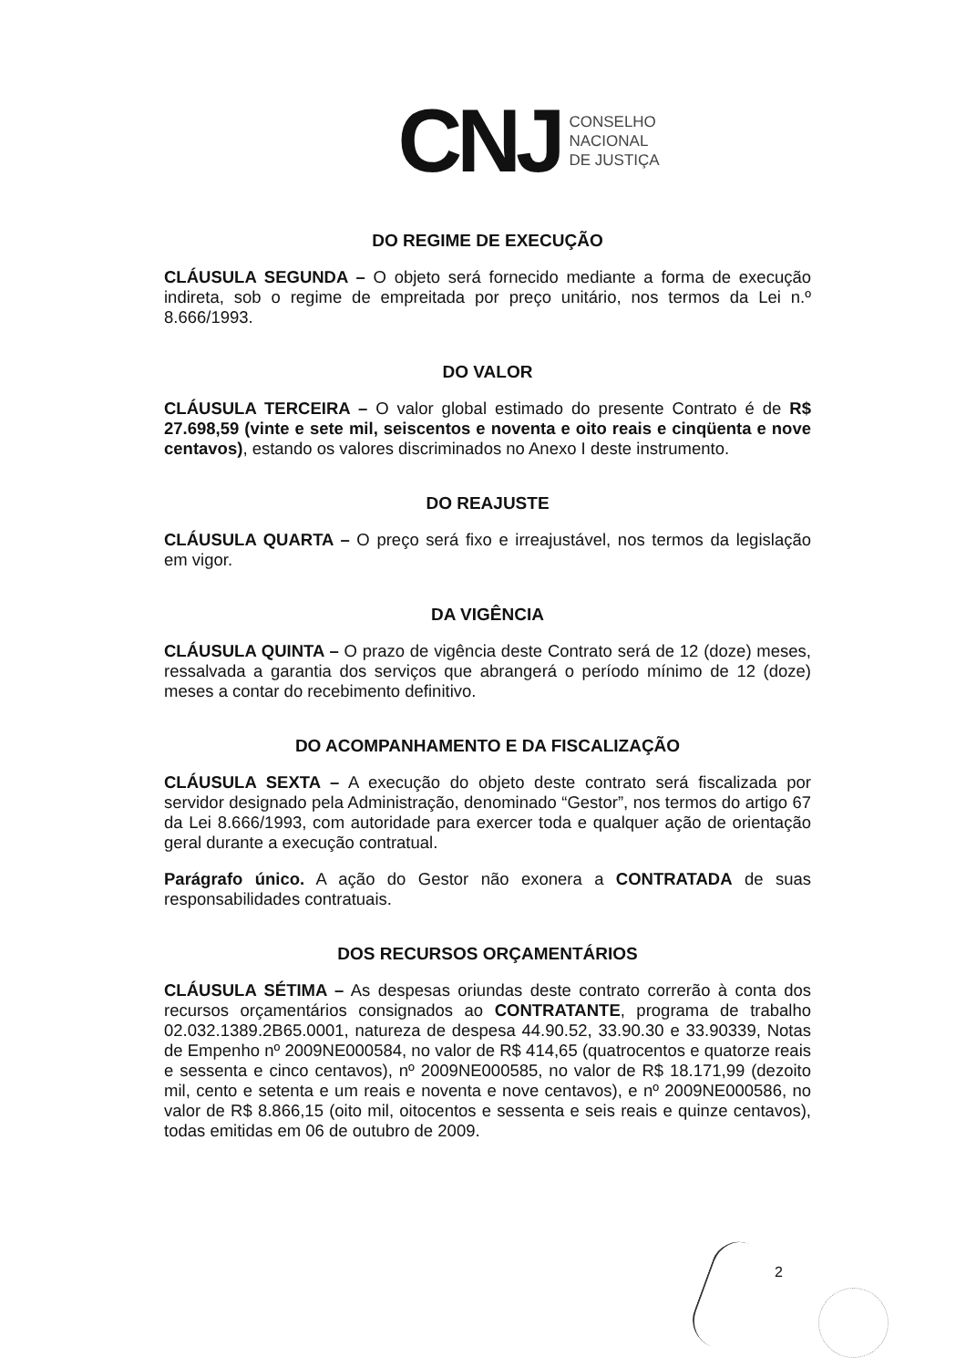CNJ
CONSELHO
NACIONAL
DE JUSTIÇA
DO REGIME DE EXECUÇÃO
CLÁUSULA SEGUNDA – O objeto será fornecido mediante a forma de execução indireta, sob o regime de empreitada por preço unitário, nos termos da Lei n.º 8.666/1993.
DO VALOR
CLÁUSULA TERCEIRA – O valor global estimado do presente Contrato é de R$ 27.698,59 (vinte e sete mil, seiscentos e noventa e oito reais e cinqüenta e nove centavos), estando os valores discriminados no Anexo I deste instrumento.
DO REAJUSTE
CLÁUSULA QUARTA – O preço será fixo e irreajustável, nos termos da legislação em vigor.
DA VIGÊNCIA
CLÁUSULA QUINTA – O prazo de vigência deste Contrato será de 12 (doze) meses, ressalvada a garantia dos serviços que abrangerá o período mínimo de 12 (doze) meses a contar do recebimento definitivo.
DO ACOMPANHAMENTO E DA FISCALIZAÇÃO
CLÁUSULA SEXTA – A execução do objeto deste contrato será fiscalizada por servidor designado pela Administração, denominado “Gestor”, nos termos do artigo 67 da Lei 8.666/1993, com autoridade para exercer toda e qualquer ação de orientação geral durante a execução contratual.
Parágrafo único. A ação do Gestor não exonera a CONTRATADA de suas responsabilidades contratuais.
DOS RECURSOS ORÇAMENTÁRIOS
CLÁUSULA SÉTIMA – As despesas oriundas deste contrato correrão à conta dos recursos orçamentários consignados ao CONTRATANTE, programa de trabalho 02.032.1389.2B65.0001, natureza de despesa 44.90.52, 33.90.30 e 33.90339, Notas de Empenho nº 2009NE000584, no valor de R$ 414,65 (quatrocentos e quatorze reais e sessenta e cinco centavos), nº 2009NE000585, no valor de R$ 18.171,99 (dezoito mil, cento e setenta e um reais e noventa e nove centavos), e nº 2009NE000586, no valor de R$ 8.866,15 (oito mil, oitocentos e sessenta e seis reais e quinze centavos), todas emitidas em 06 de outubro de 2009.
2